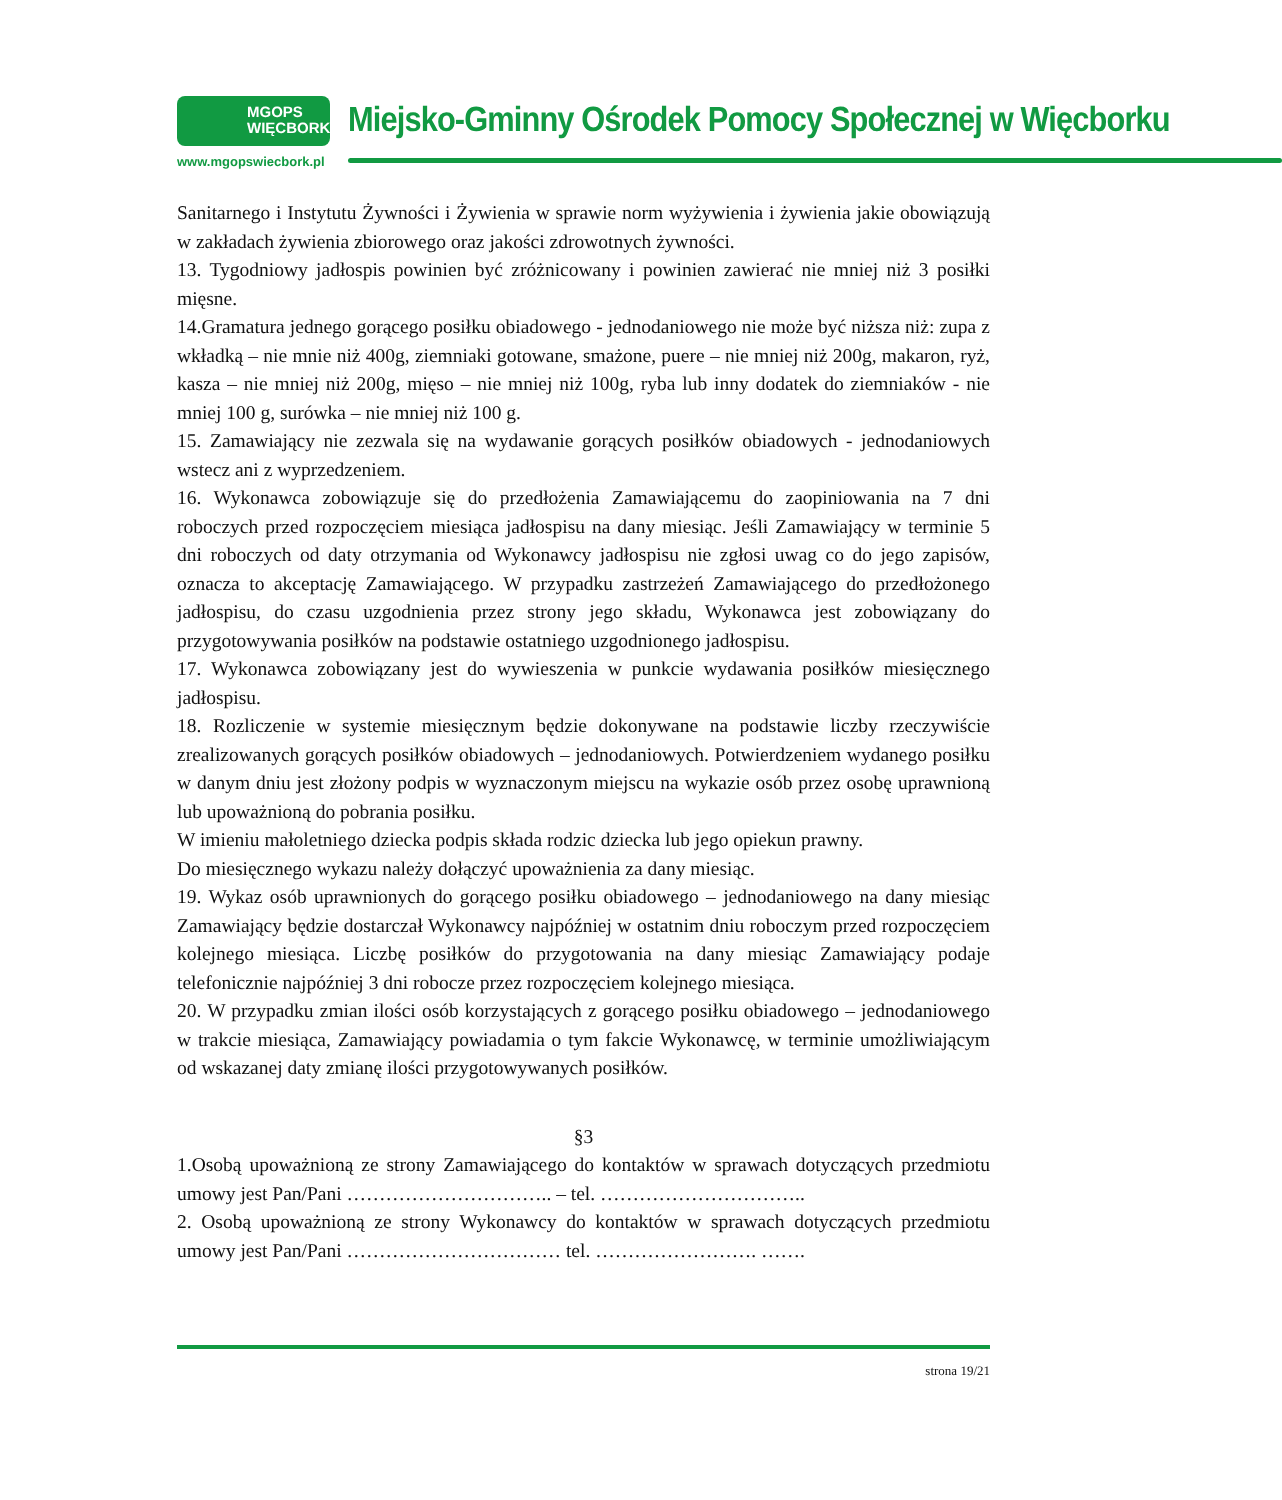MGOPS
WIĘCBORK
www.mgopswiecbork.pl
Miejsko-Gminny Ośrodek Pomocy Społecznej w Więcborku
Sanitarnego i Instytutu Żywności i Żywienia w sprawie norm wyżywienia i żywienia jakie obowiązują w zakładach żywienia zbiorowego oraz jakości zdrowotnych żywności.
13. Tygodniowy jadłospis powinien być zróżnicowany i powinien zawierać nie mniej niż 3 posiłki mięsne.
14.Gramatura jednego gorącego posiłku obiadowego - jednodaniowego nie może być niższa niż: zupa z wkładką – nie mnie niż 400g, ziemniaki gotowane, smażone, puere – nie mniej niż 200g, makaron, ryż, kasza – nie mniej niż 200g, mięso – nie mniej niż 100g, ryba lub inny dodatek do ziemniaków - nie mniej 100 g, surówka – nie mniej niż 100 g.
15. Zamawiający nie zezwala się na wydawanie gorących posiłków obiadowych - jednodaniowych wstecz ani z wyprzedzeniem.
16. Wykonawca zobowiązuje się do przedłożenia Zamawiającemu do zaopiniowania na 7 dni roboczych przed rozpoczęciem miesiąca jadłospisu na dany miesiąc. Jeśli Zamawiający w terminie 5 dni roboczych od daty otrzymania od Wykonawcy jadłospisu nie zgłosi uwag co do jego zapisów, oznacza to akceptację Zamawiającego. W przypadku zastrzeżeń Zamawiającego do przedłożonego jadłospisu, do czasu uzgodnienia przez strony jego składu, Wykonawca jest zobowiązany do przygotowywania posiłków na podstawie ostatniego uzgodnionego jadłospisu.
17. Wykonawca zobowiązany jest do wywieszenia w punkcie wydawania posiłków miesięcznego jadłospisu.
18. Rozliczenie w systemie miesięcznym będzie dokonywane na podstawie liczby rzeczywiście zrealizowanych gorących posiłków obiadowych – jednodaniowych. Potwierdzeniem wydanego posiłku w danym dniu jest złożony podpis w wyznaczonym miejscu na wykazie osób przez osobę uprawnioną lub upoważnioną do pobrania posiłku.
W imieniu małoletniego dziecka podpis składa rodzic dziecka lub jego opiekun prawny.
Do miesięcznego wykazu należy dołączyć upoważnienia za dany miesiąc.
19. Wykaz osób uprawnionych do gorącego posiłku obiadowego – jednodaniowego na dany miesiąc Zamawiający będzie dostarczał Wykonawcy najpóźniej w ostatnim dniu roboczym przed rozpoczęciem kolejnego miesiąca. Liczbę posiłków do przygotowania na dany miesiąc Zamawiający podaje telefonicznie najpóźniej 3 dni robocze przez rozpoczęciem kolejnego miesiąca.
20. W przypadku zmian ilości osób korzystających z gorącego posiłku obiadowego – jednodaniowego w trakcie miesiąca, Zamawiający powiadamia o tym fakcie Wykonawcę, w terminie umożliwiającym od wskazanej daty zmianę ilości przygotowywanych posiłków.
§3
1.Osobą upoważnioną ze strony Zamawiającego do kontaktów w sprawach dotyczących przedmiotu umowy jest Pan/Pani ………………………….. – tel. …………………………..
2. Osobą upoważnioną ze strony Wykonawcy do kontaktów w sprawach dotyczących przedmiotu umowy jest Pan/Pani …………………………… tel. ……………………. …….
strona 19/21